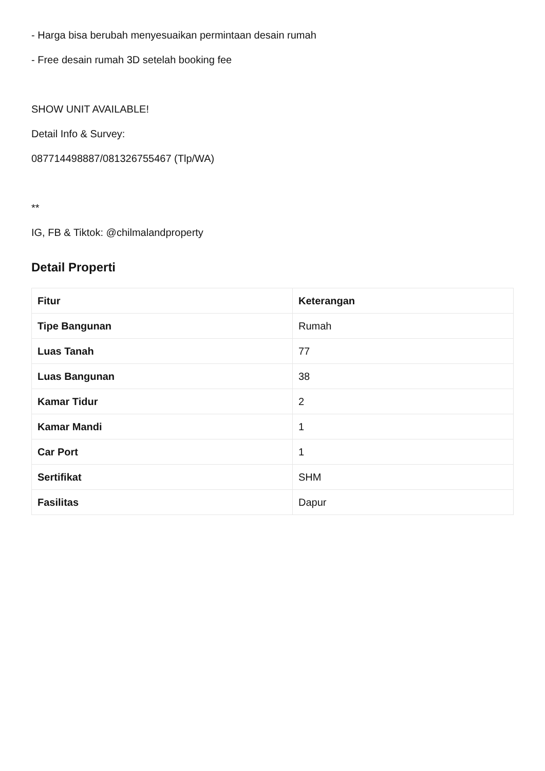- Harga bisa berubah menyesuaikan permintaan desain rumah
- Free desain rumah 3D setelah booking fee
SHOW UNIT AVAILABLE!
Detail Info & Survey:
087714498887/081326755467 (Tlp/WA)
**
IG, FB & Tiktok: @chilmalandproperty
Detail Properti
| Fitur | Keterangan |
| --- | --- |
| Tipe Bangunan | Rumah |
| Luas Tanah | 77 |
| Luas Bangunan | 38 |
| Kamar Tidur | 2 |
| Kamar Mandi | 1 |
| Car Port | 1 |
| Sertifikat | SHM |
| Fasilitas | Dapur |